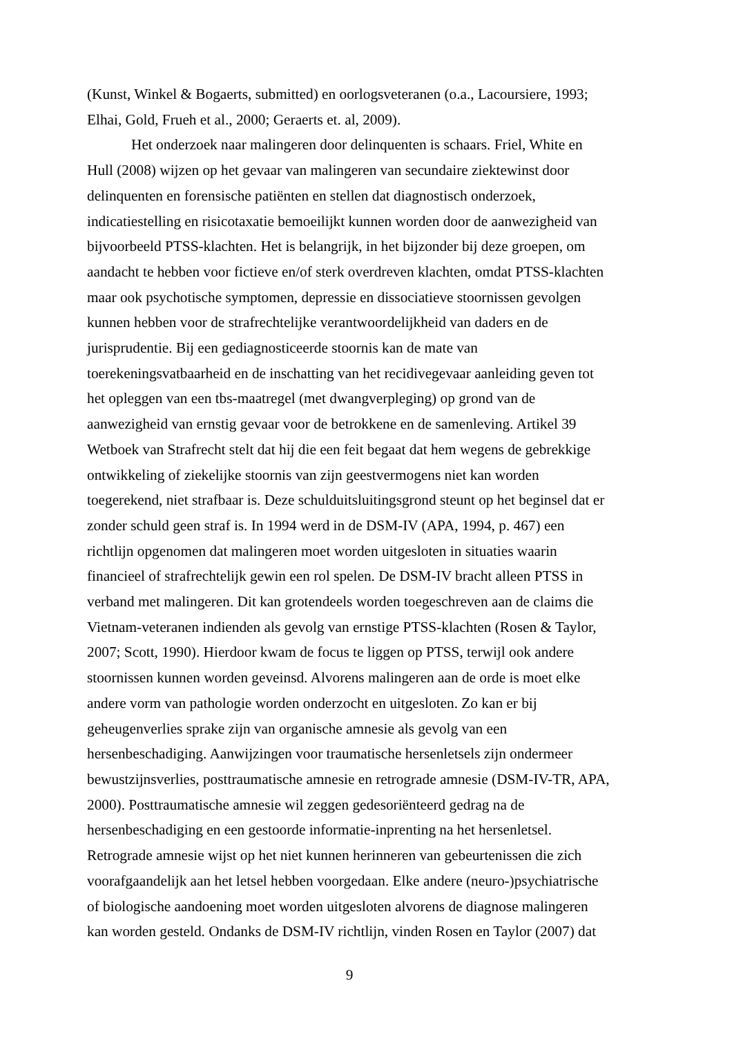(Kunst, Winkel & Bogaerts, submitted) en oorlogsveteranen (o.a., Lacoursiere, 1993; Elhai, Gold, Frueh et al., 2000; Geraerts et. al, 2009).
Het onderzoek naar malingeren door delinquenten is schaars. Friel, White en Hull (2008) wijzen op het gevaar van malingeren van secundaire ziektewinst door delinquenten en forensische patiënten en stellen dat diagnostisch onderzoek, indicatiestelling en risicotaxatie bemoeilijkt kunnen worden door de aanwezigheid van bijvoorbeeld PTSS-klachten. Het is belangrijk, in het bijzonder bij deze groepen, om aandacht te hebben voor fictieve en/of sterk overdreven klachten, omdat PTSS-klachten maar ook psychotische symptomen, depressie en dissociatieve stoornissen gevolgen kunnen hebben voor de strafrechtelijke verantwoordelijkheid van daders en de jurisprudentie. Bij een gediagnosticeerde stoornis kan de mate van toerekeningsvatbaarheid en de inschatting van het recidivegevaar aanleiding geven tot het opleggen van een tbs-maatregel (met dwangverpleging) op grond van de aanwezigheid van ernstig gevaar voor de betrokkene en de samenleving. Artikel 39 Wetboek van Strafrecht stelt dat hij die een feit begaat dat hem wegens de gebrekkige ontwikkeling of ziekelijke stoornis van zijn geestvermogens niet kan worden toegerekend, niet strafbaar is. Deze schulduitsluitingsgrond steunt op het beginsel dat er zonder schuld geen straf is. In 1994 werd in de DSM-IV (APA, 1994, p. 467) een richtlijn opgenomen dat malingeren moet worden uitgesloten in situaties waarin financieel of strafrechtelijk gewin een rol spelen. De DSM-IV bracht alleen PTSS in verband met malingeren. Dit kan grotendeels worden toegeschreven aan de claims die Vietnam-veteranen indienden als gevolg van ernstige PTSS-klachten (Rosen & Taylor, 2007; Scott, 1990). Hierdoor kwam de focus te liggen op PTSS, terwijl ook andere stoornissen kunnen worden geveinsd. Alvorens malingeren aan de orde is moet elke andere vorm van pathologie worden onderzocht en uitgesloten. Zo kan er bij geheugenverlies sprake zijn van organische amnesie als gevolg van een hersenbeschadiging. Aanwijzingen voor traumatische hersenletsels zijn ondermeer bewustzijnsverlies, posttraumatische amnesie en retrograde amnesie (DSM-IV-TR, APA, 2000). Posttraumatische amnesie wil zeggen gedesoriënteerd gedrag na de hersenbeschadiging en een gestoorde informatie-inprenting na het hersenletsel. Retrograde amnesie wijst op het niet kunnen herinneren van gebeurtenissen die zich voorafgaandelijk aan het letsel hebben voorgedaan. Elke andere (neuro-)psychiatrische of biologische aandoening moet worden uitgesloten alvorens de diagnose malingeren kan worden gesteld. Ondanks de DSM-IV richtlijn, vinden Rosen en Taylor (2007) dat
9